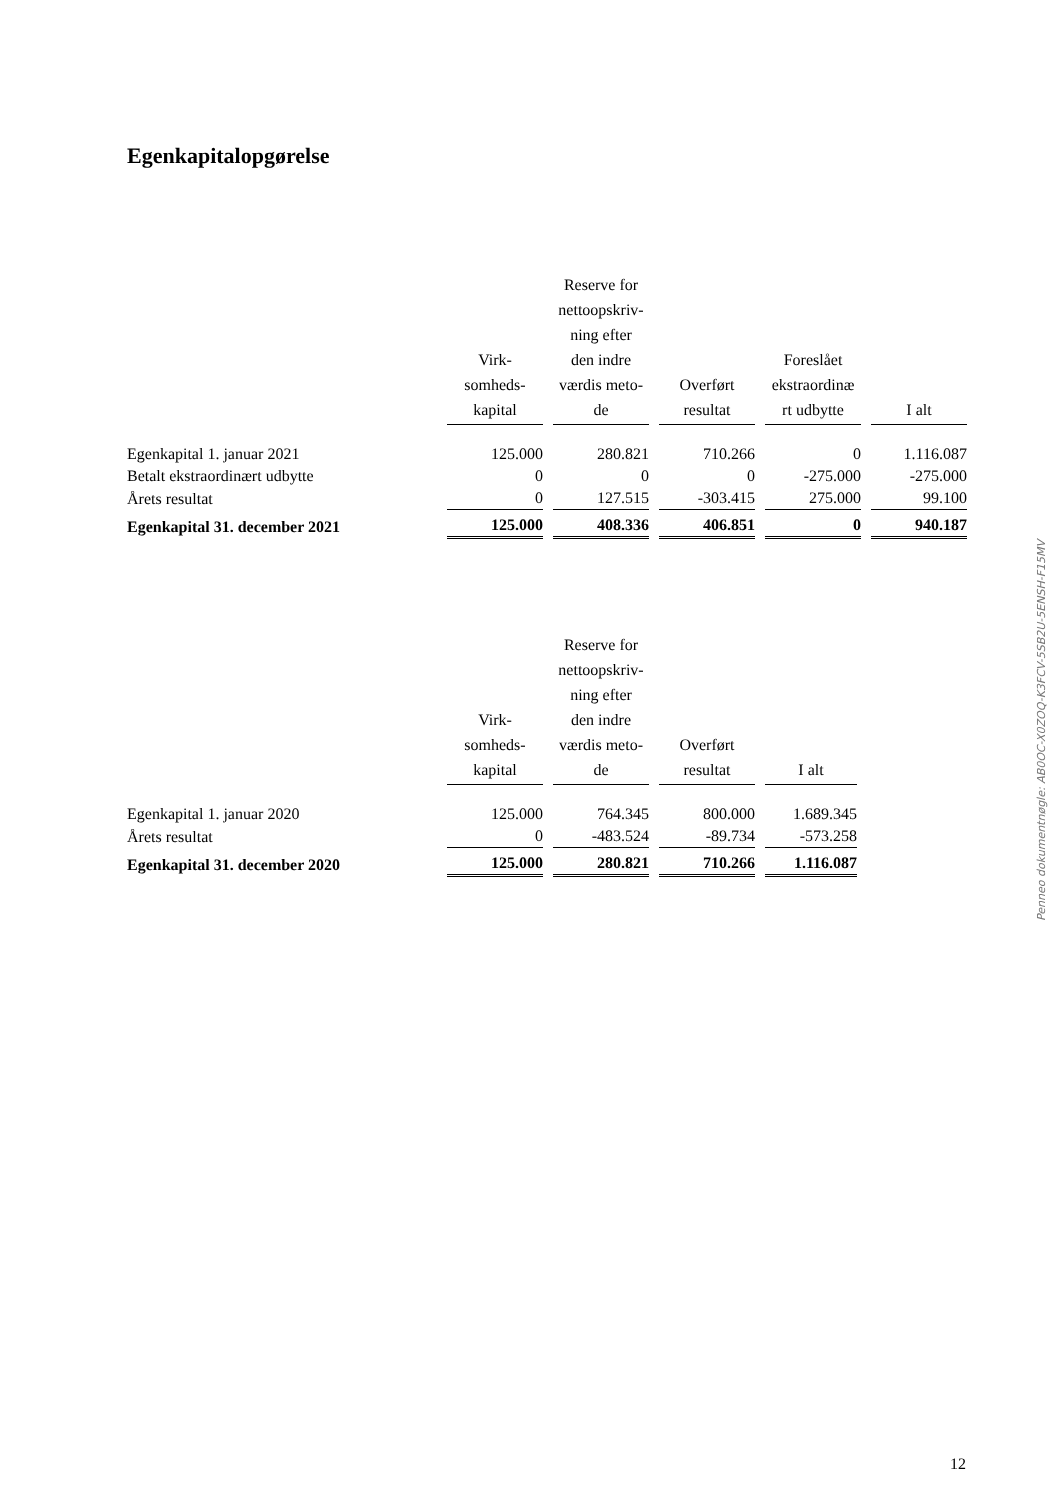Egenkapitalopgørelse
| | Virk- somheds- kapital | Reserve for nettoopskriv- ning efter den indre værdis meto- de | Overført resultat | Foreslået ekstraordinæ rt udbytte | I alt |
| --- | --- | --- | --- | --- | --- |
| Egenkapital 1. januar 2021 | 125.000 | 280.821 | 710.266 | 0 | 1.116.087 |
| Betalt ekstraordinært udbytte | 0 | 0 | 0 | -275.000 | -275.000 |
| Årets resultat | 0 | 127.515 | -303.415 | 275.000 | 99.100 |
| Egenkapital 31. december 2021 | 125.000 | 408.336 | 406.851 | 0 | 940.187 |
| | Virk- somheds- kapital | Reserve for nettoopskriv- ning efter den indre værdis meto- de | Overført resultat | I alt |
| --- | --- | --- | --- | --- |
| Egenkapital 1. januar 2020 | 125.000 | 764.345 | 800.000 | 1.689.345 |
| Årets resultat | 0 | -483.524 | -89.734 | -573.258 |
| Egenkapital 31. december 2020 | 125.000 | 280.821 | 710.266 | 1.116.087 |
Penneo dokumentnøgle: AB0OC-X0ZOQ-K3FCV-5SB2U-5ENSH-F15MV
12